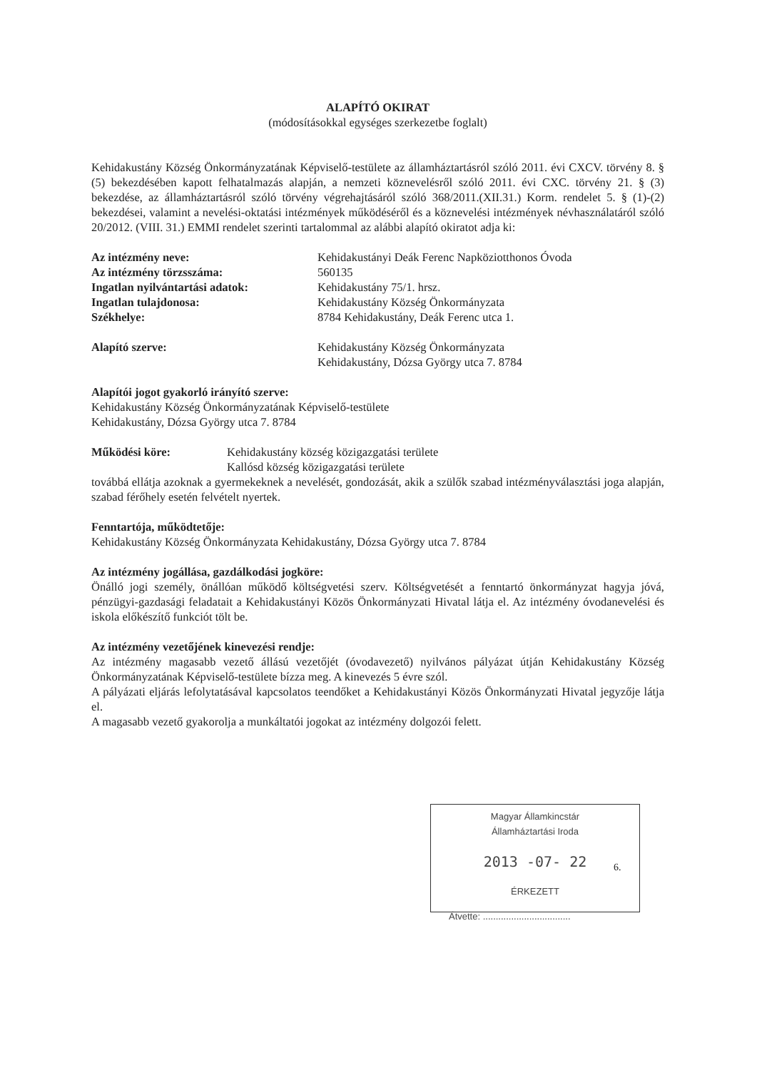ALAPÍTÓ OKIRAT
(módosításokkal egységes szerkezetbe foglalt)
Kehidakustány Község Önkormányzatának Képviselő-testülete az államháztartásról szóló 2011. évi CXCV. törvény 8. § (5) bekezdésében kapott felhatalmazás alapján, a nemzeti köznevelésről szóló 2011. évi CXC. törvény 21. § (3) bekezdése, az államháztartásról szóló törvény végrehajtásáról szóló 368/2011.(XII.31.) Korm. rendelet 5. § (1)-(2) bekezdései, valamint a nevelési-oktatási intézmények működéséről és a köznevelési intézmények névhasználatáról szóló 20/2012. (VIII. 31.) EMMI rendelet szerinti tartalommal az alábbi alapító okiratot adja ki:
Az intézmény neve: Kehidakustányi Deák Ferenc Napköziotthonos Óvoda
Az intézmény törzsszáma: 560135
Ingatlan nyilvántartási adatok: Kehidakustány 75/1. hrsz.
Ingatlan tulajdonosa: Kehidakustány Község Önkormányzata
Székhelye: 8784 Kehidakustány, Deák Ferenc utca 1.
Alapító szerve: Kehidakustány Község Önkormányzata
Kehidakustány, Dózsa György utca 7. 8784
Alapítói jogot gyakorló irányító szerve:
Kehidakustány Község Önkormányzatának Képviselő-testülete
Kehidakustány, Dózsa György utca 7. 8784
Működési köre: Kehidakustány község közigazgatási területe
Kallósd község közigazgatási területe
továbbá ellátja azoknak a gyermekeknek a nevelését, gondozását, akik a szülők szabad intézményválasztási joga alapján, szabad férőhely esetén felvételt nyertek.
Fenntartója, működtetője:
Kehidakustány Község Önkormányzata Kehidakustány, Dózsa György utca 7. 8784
Az intézmény jogállása, gazdálkodási jogköre:
Önálló jogi személy, önállóan működő költségvetési szerv. Költségvetését a fenntartó önkormányzat hagyja jóvá, pénzügyi-gazdasági feladatait a Kehidakustányi Közös Önkormányzati Hivatal látja el. Az intézmény óvodanevelési és iskola előkészítő funkciót tölt be.
Az intézmény vezetőjének kinevezési rendje:
Az intézmény magasabb vezető állású vezetőjét (óvodavezető) nyilvános pályázat útján Kehidakustány Község Önkormányzatának Képviselő-testülete bízza meg. A kinevezés 5 évre szól.
A pályázati eljárás lefolytatásával kapcsolatos teendőket a Kehidakustányi Közös Önkormányzati Hivatal jegyzője látja el.
A magasabb vezető gyakorolja a munkáltatói jogokat az intézmény dolgozói felett.
Magyar Államkincstár
Államháztartási Iroda
2013 -07- 22
ÉRKEZETT
Átvette: ..................................
6.